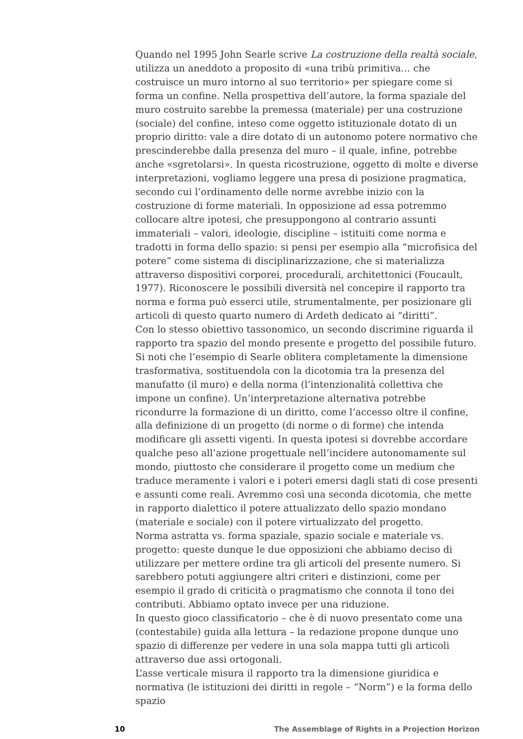Quando nel 1995 John Searle scrive La costruzione della realtà sociale, utilizza un aneddoto a proposito di «una tribù primitiva… che costruisce un muro intorno al suo territorio» per spiegare come si forma un confine. Nella prospettiva dell’autore, la forma spaziale del muro costruito sarebbe la premessa (materiale) per una costruzione (sociale) del confine, inteso come oggetto istituzionale dotato di un proprio diritto: vale a dire dotato di un autonomo potere normativo che prescinderebbe dalla presenza del muro – il quale, infine, potrebbe anche «sgretolarsi». In questa ricostruzione, oggetto di molte e diverse interpretazioni, vogliamo leggere una presa di posizione pragmatica, secondo cui l’ordinamento delle norme avrebbe inizio con la costruzione di forme materiali. In opposizione ad essa potremmo collocare altre ipotesi, che presuppongono al contrario assunti immateriali – valori, ideologie, discipline – istituiti come norma e tradotti in forma dello spazio: si pensi per esempio alla “microfisica del potere” come sistema di disciplinarizzazione, che si materializza attraverso dispositivi corporei, procedurali, architettonici (Foucault, 1977). Riconoscere le possibili diversità nel concepire il rapporto tra norma e forma può esserci utile, strumentalmente, per posizionare gli articoli di questo quarto numero di Ardeth dedicato ai “diritti”.
Con lo stesso obiettivo tassonomico, un secondo discrimine riguarda il rapporto tra spazio del mondo presente e progetto del possibile futuro. Si noti che l’esempio di Searle oblitera completamente la dimensione trasformativa, sostituendola con la dicotomia tra la presenza del manufatto (il muro) e della norma (l’intenzionalità collettiva che impone un confine). Un’interpretazione alternativa potrebbe ricondurre la formazione di un diritto, come l’accesso oltre il confine, alla definizione di un progetto (di norme o di forme) che intenda modificare gli assetti vigenti. In questa ipotesi si dovrebbe accordare qualche peso all’azione progettuale nell’incidere autonomamente sul mondo, piuttosto che considerare il progetto come un medium che traduce meramente i valori e i poteri emersi dagli stati di cose presenti e assunti come reali. Avremmo così una seconda dicotomia, che mette in rapporto dialettico il potere attualizzato dello spazio mondano (materiale e sociale) con il potere virtualizzato del progetto.
Norma astratta vs. forma spaziale, spazio sociale e materiale vs. progetto: queste dunque le due opposizioni che abbiamo deciso di utilizzare per mettere ordine tra gli articoli del presente numero. Si sarebbero potuti aggiungere altri criteri e distinzioni, come per esempio il grado di criticità o pragmatismo che connota il tono dei contributi. Abbiamo optato invece per una riduzione.
In questo gioco classificatorio – che è di nuovo presentato come una (contestabile) guida alla lettura – la redazione propone dunque uno spazio di differenze per vedere in una sola mappa tutti gli articoli attraverso due assi ortogonali.
L’asse verticale misura il rapporto tra la dimensione giuridica e normativa (le istituzioni dei diritti in regole – “Norm”) e la forma dello spazio
10 The Assemblage of Rights in a Projection Horizon